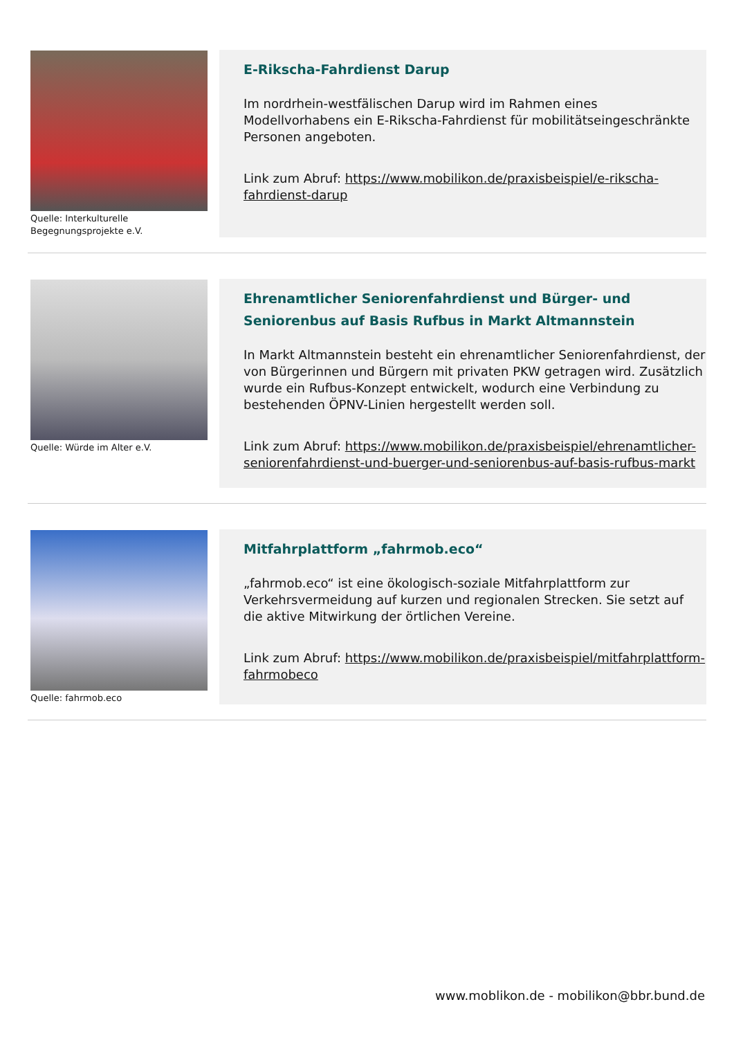Quelle: Interkulturelle Begegnungsprojekte e.V.
E-Rikscha-Fahrdienst Darup
Im nordrhein-westfälischen Darup wird im Rahmen eines Modellvorhabens ein E-Rikscha-Fahrdienst für mobilitätseingeschränkte Personen angeboten.
Link zum Abruf: https://www.mobilikon.de/praxisbeispiel/e-rikscha-fahrdienst-darup
Quelle: Würde im Alter e.V.
Ehrenamtlicher Seniorenfahrdienst und Bürger- und Seniorenbus auf Basis Rufbus in Markt Altmannstein
In Markt Altmannstein besteht ein ehrenamtlicher Seniorenfahrdienst, der von Bürgerinnen und Bürgern mit privaten PKW getragen wird. Zusätzlich wurde ein Rufbus-Konzept entwickelt, wodurch eine Verbindung zu bestehenden ÖPNV-Linien hergestellt werden soll.
Link zum Abruf: https://www.mobilikon.de/praxisbeispiel/ehrenamtlicher-seniorenfahrdienst-und-buerger-und-seniorenbus-auf-basis-rufbus-markt
Quelle: fahrmob.eco
Mitfahrplattform „fahrmob.eco“
„fahrmob.eco“ ist eine ökologisch-soziale Mitfahrplattform zur Verkehrsvermeidung auf kurzen und regionalen Strecken. Sie setzt auf die aktive Mitwirkung der örtlichen Vereine.
Link zum Abruf: https://www.mobilikon.de/praxisbeispiel/mitfahrplattform-fahrmobeco
www.moblikon.de - mobilikon@bbr.bund.de